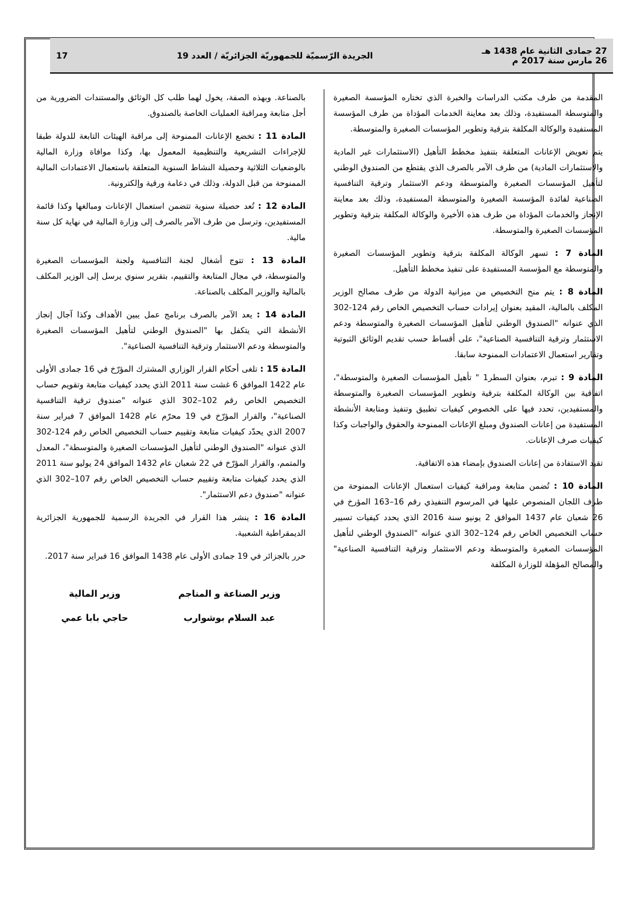27 جمادى الثانية عام 1438 هـ
26 مارس سنة 2017 م
الجريدة الرّسميّة للجمهوريّة الجزائريّة / العدد 19
17
المقدمة من طرف مكتب الدراسات والخبرة الذي تختاره المؤسسة الصغيرة والمتوسطة المستفيدة، وذلك بعد معاينة الخدمات المؤداة من طرف المؤسسة المستفيدة والوكالة المكلفة بترقية وتطوير المؤسسات الصغيرة والمتوسطة.
يتم تعويض الإعانات المتعلقة بتنفيذ مخطط التأهيل (الاستثمارات غير المادية والاستثمارات المادية) من طرف الآمر بالصرف الذي يقتطع من الصندوق الوطني لتأهيل المؤسسات الصغيرة والمتوسطة ودعم الاستثمار وترقية التنافسية الصناعية لفائدة المؤسسة الصغيرة والمتوسطة المستفيدة، وذلك بعد معاينة الإنجاز والخدمات المؤداة من طرف هذه الأخيرة والوكالة المكلفة بترقية وتطوير المؤسسات الصغيرة والمتوسطة.
المادة 7 : تسهر الوكالة المكلفة بترقية وتطوير المؤسسات الصغيرة والمتوسطة مع المؤسسة المستفيدة على تنفيذ مخطط التأهيل.
المادة 8 : يتم منح التخصيص من ميزانية الدولة من طرف مصالح الوزير المكلف بالمالية، المقيد بعنوان إيرادات حساب التخصيص الخاص رقم 124-302 الذي عنوانه "الصندوق الوطني لتأهيل المؤسسات الصغيرة والمتوسطة ودعم الاستثمار وترقية التنافسية الصناعية"، على أقساط حسب تقديم الوثائق الثبوتية وتقارير استعمال الاعتمادات الممنوحة سابقا.
المادة 9 : تبرم، بعنوان السطر1 " تأهيل المؤسسات الصغيرة والمتوسطة"، اتفاقية بين الوكالة المكلفة بترقية وتطوير المؤسسات الصغيرة والمتوسطة والمستفيدين، تحدد فيها على الخصوص كيفيات تطبيق وتنفيذ ومتابعة الأنشطة المستفيدة من إعانات الصندوق ومبلغ الإعانات الممنوحة والحقوق والواجبات وكذا كيفيات صرف الإعانات.
تقيد الاستفادة من إعانات الصندوق بإمضاء هذه الاتفاقية.
المادة 10 : تُضمن متابعة ومراقبة كيفيات استعمال الإعانات الممنوحة من طرف اللجان المنصوص عليها في المرسوم التنفيذي رقم 16–163 المؤرخ في 26 شعبان عام 1437 الموافق 2 يونيو سنة 2016 الذي يحدد كيفيات تسيير حساب التخصيص الخاص رقم 124–302 الذي عنوانه "الصندوق الوطني لتأهيل المؤسسات الصغيرة والمتوسطة ودعم الاستثمار وترقية التنافسية الصناعية" والمصالح المؤهلة للوزارة المكلفة
بالصناعة. وبهذه الصفة، يخول لهما طلب كل الوثائق والمستندات الضرورية من أجل متابعة ومراقبة العمليات الخاصة بالصندوق.
المادة 11 : تخضع الإعانات الممنوحة إلى مراقبة الهيئات التابعة للدولة طبقا للإجراءات التشريعية والتنظيمية المعمول بها، وكذا موافاة وزارة المالية بالوضعيات الثلاثية وحصيلة النشاط السنوية المتعلقة باستعمال الاعتمادات المالية الممنوحة من قبل الدولة، وذلك في دعامة ورقية وإلكترونية.
المادة 12 : تُعد حصيلة سنوية تتضمن استعمال الإعانات ومبالغها وكذا قائمة المستفيدين، وترسل من طرف الآمر بالصرف إلى وزارة المالية في نهاية كل سنة مالية.
المادة 13 : تتوج أشغال لجنة التنافسية ولجنة المؤسسات الصغيرة والمتوسطة، في مجال المتابعة والتقييم، بتقرير سنوي يرسل إلى الوزير المكلف بالمالية والوزير المكلف بالصناعة.
المادة 14 : يعد الآمر بالصرف برنامج عمل يبين الأهداف وكذا آجال إنجاز الأنشطة التي يتكفل بها "الصندوق الوطني لتأهيل المؤسسات الصغيرة والمتوسطة ودعم الاستثمار وترقية التنافسية الصناعية".
المادة 15 : تلغى أحكام القرار الوزاري المشترك المؤرّخ في 16 جمادى الأولى عام 1422 الموافق 6 غشت سنة 2011 الذي يحدد كيفيات متابعة وتقويم حساب التخصيص الخاص رقم 102–302 الذي عنوانه "صندوق ترقية التنافسية الصناعية"، والقرار المؤرّخ في 19 محرّم عام 1428 الموافق 7 فبراير سنة 2007 الذي يحدّد كيفيات متابعة وتقييم حساب التخصيص الخاص رقم 124-302 الذي عنوانه "الصندوق الوطني لتأهيل المؤسسات الصغيرة والمتوسطة"، المعدل والمتمم، والقرار المؤرّخ في 22 شعبان عام 1432 الموافق 24 يوليو سنة 2011 الذي يحدد كيفيات متابعة وتقييم حساب التخصيص الخاص رقم 107–302 الذي عنوانه "صندوق دعم الاستثمار".
المادة 16 : ينشر هذا القرار في الجريدة الرسمية للجمهورية الجزائرية الديمقراطية الشعبية.
حرر بالجزائر في 19 جمادى الأولى عام 1438 الموافق 16 فبراير سنة 2017.
وزير الصناعة و المناجم
عبد السلام بوشوارب
وزير المالية
حاجي بابا عمي